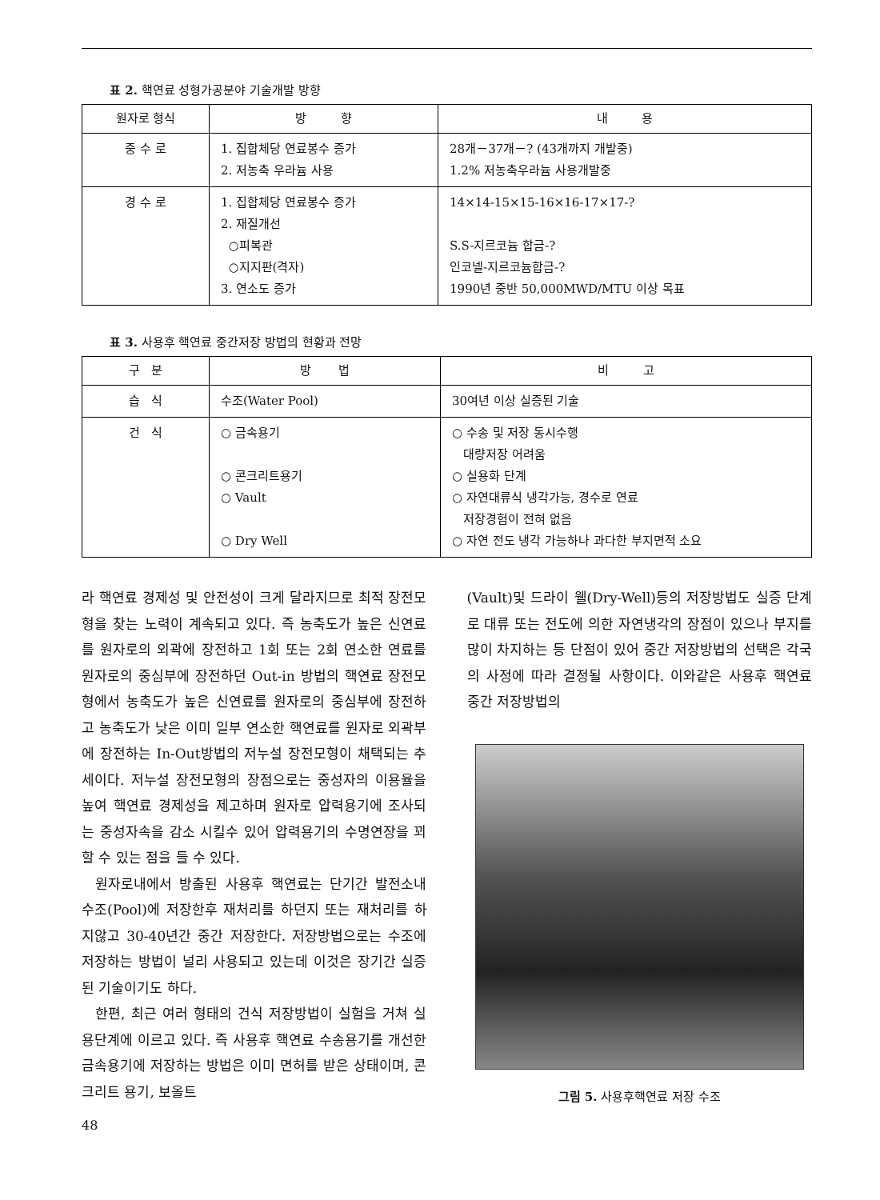표 2. 핵연료 성형가공분야 기술개발 방향
| 원자로 형식 | 방 향 | 내 용 |
| --- | --- | --- |
| 중 수 로 | 1. 집합체당 연료봉수 증가 2. 저농축 우라늄 사용 | 28개－37개－? (43개까지 개발중) 1.2% 저농축우라늄 사용개발중 |
| 경 수 로 | 1. 집합체당 연료봉수 증가 2. 재질개선 ○피복관 ○지지판(격자) 3. 연소도 증가 | 14×14-15×15-16×16-17×17-? S.S-지르코늄 합금-? 인코넬-지르코늄합금-? 1990년 중반 50,000MWD/MTU 이상 목표 |
표 3. 사용후 핵연료 중간저장 방법의 현황과 전망
| 구 분 | 방 법 | 비 고 |
| --- | --- | --- |
| 습 식 | 수조(Water Pool) | 30여년 이상 실증된 기술 |
| 건 식 | ○ 금속용기 ○ 콘크리트용기 ○ Vault ○ Dry Well | ○ 수송 및 저장 동시수행 대량저장 어려움 ○ 실용화 단계 ○ 자연대류식 냉각가능, 경수로 연료 저장경험이 전혀 없음 ○ 자연 전도 냉각 가능하나 과다한 부지면적 소요 |
라 핵연료 경제성 및 안전성이 크게 달라지므로 최적 장전모형을 찾는 노력이 계속되고 있다. 즉 농축도가 높은 신연료를 원자로의 외곽에 장전하고 1회 또는 2회 연소한 연료를 원자로의 중심부에 장전하던 Out-in 방법의 핵연료 장전모형에서 농축도가 높은 신연료를 원자로의 중심부에 장전하고 농축도가 낮은 이미 일부 연소한 핵연료를 원자로 외곽부에 장전하는 In-Out방법의 저누설 장전모형이 채택되는 추세이다. 저누설 장전모형의 장점으로는 중성자의 이용율을 높여 핵연료 경제성을 제고하며 원자로 압력용기에 조사되는 중성자속을 감소 시킬수 있어 압력용기의 수명연장을 꾀할 수 있는 점을 들 수 있다.
원자로내에서 방출된 사용후 핵연료는 단기간 발전소내 수조(Pool)에 저장한후 재처리를 하던지 또는 재처리를 하지않고 30-40년간 중간 저장한다. 저장방법으로는 수조에 저장하는 방법이 널리 사용되고 있는데 이것은 장기간 실증된 기술이기도 하다.
한편, 최근 여러 형태의 건식 저장방법이 실험을 거쳐 실용단계에 이르고 있다. 즉 사용후 핵연료 수송용기를 개선한 금속용기에 저장하는 방법은 이미 면허를 받은 상태이며, 콘크리트 용기, 보올트
48
(Vault)및 드라이 웰(Dry-Well)등의 저장방법도 실증 단계로 대류 또는 전도에 의한 자연냉각의 장점이 있으나 부지를 많이 차지하는 등 단점이 있어 중간 저장방법의 선택은 각국의 사정에 따라 결정될 사항이다. 이와같은 사용후 핵연료 중간 저장방법의
그림 5. 사용후핵연료 저장 수조